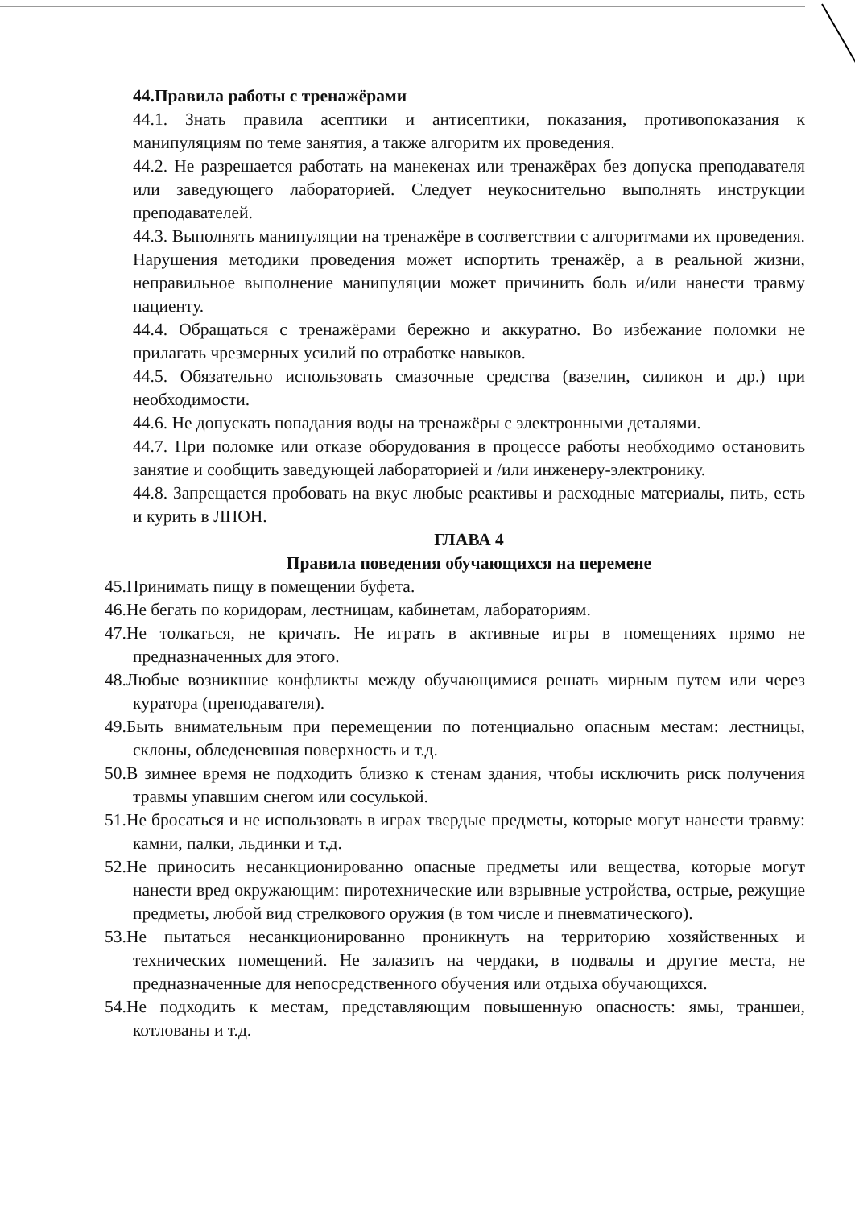44.Правила работы с тренажёрами
44.1. Знать правила асептики и антисептики, показания, противопоказания к манипуляциям по теме занятия, а также алгоритм их проведения.
44.2. Не разрешается работать на манекенах или тренажёрах без допуска преподавателя или заведующего лабораторией. Следует неукоснительно выполнять инструкции преподавателей.
44.3. Выполнять манипуляции на тренажёре в соответствии с алгоритмами их проведения. Нарушения методики проведения может испортить тренажёр, а в реальной жизни, неправильное выполнение манипуляции может причинить боль и/или нанести травму пациенту.
44.4. Обращаться с тренажёрами бережно и аккуратно. Во избежание поломки не прилагать чрезмерных усилий по отработке навыков.
44.5. Обязательно использовать смазочные средства (вазелин, силикон и др.) при необходимости.
44.6. Не допускать попадания воды на тренажёры с электронными деталями.
44.7. При поломке или отказе оборудования в процессе работы необходимо остановить занятие и сообщить заведующей лабораторией и /или инженеру-электронику.
44.8. Запрещается пробовать на вкус любые реактивы и расходные материалы, пить, есть и курить в ЛПОН.
ГЛАВА 4
Правила поведения обучающихся на перемене
45.Принимать пищу в помещении буфета.
46.Не бегать по коридорам, лестницам, кабинетам, лабораториям.
47.Не толкаться, не кричать. Не играть в активные игры в помещениях прямо не предназначенных для этого.
48.Любые возникшие конфликты между обучающимися решать мирным путем или через куратора (преподавателя).
49.Быть внимательным при перемещении по потенциально опасным местам: лестницы, склоны, обледеневшая поверхность и т.д.
50.В зимнее время не подходить близко к стенам здания, чтобы исключить риск получения травмы упавшим снегом или сосулькой.
51.Не бросаться и не использовать в играх твердые предметы, которые могут нанести травму: камни, палки, льдинки и т.д.
52.Не приносить несанкционированно опасные предметы или вещества, которые могут нанести вред окружающим: пиротехнические или взрывные устройства, острые, режущие предметы, любой вид стрелкового оружия (в том числе и пневматического).
53.Не пытаться несанкционированно проникнуть на территорию хозяйственных и технических помещений. Не залазить на чердаки, в подвалы и другие места, не предназначенные для непосредственного обучения или отдыха обучающихся.
54.Не подходить к местам, представляющим повышенную опасность: ямы, траншеи, котлованы и т.д.